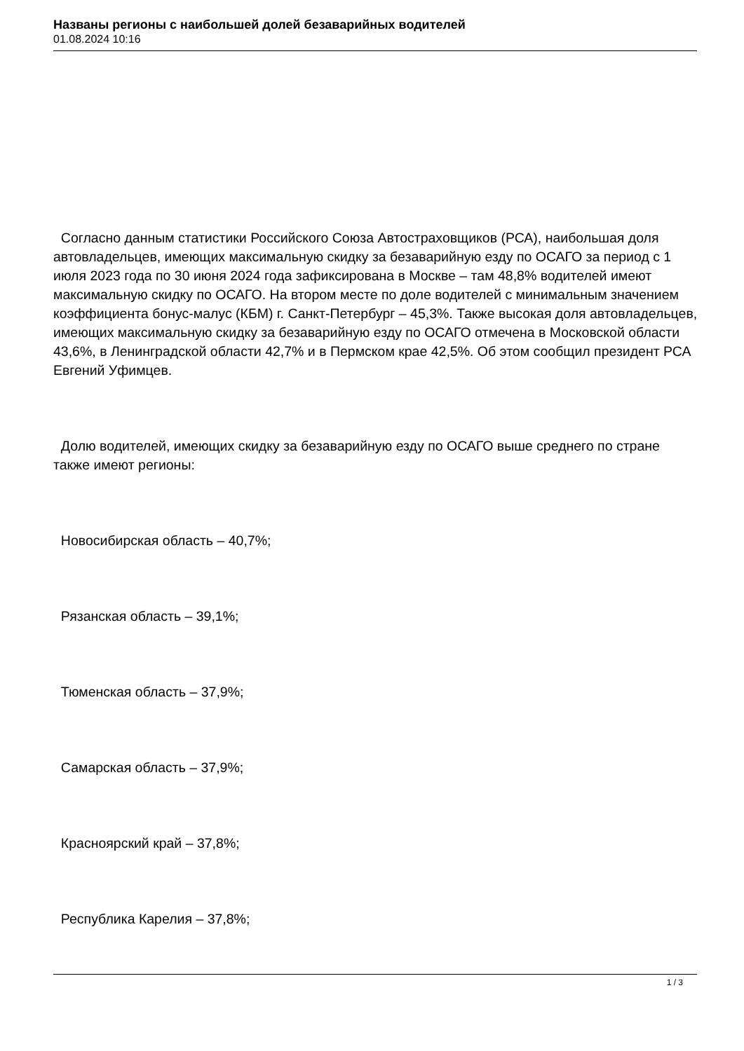Названы регионы с наибольшей долей безаварийных водителей
01.08.2024 10:16
Согласно данным статистики Российского Союза Автостраховщиков (РСА), наибольшая доля автовладельцев, имеющих максимальную скидку за безаварийную езду по ОСАГО за период с 1 июля 2023 года по 30 июня 2024 года зафиксирована в Москве – там 48,8% водителей имеют максимальную скидку по ОСАГО. На втором месте по доле водителей с минимальным значением коэффициента бонус-малус (КБМ) г. Санкт-Петербург – 45,3%. Также высокая доля автовладельцев, имеющих максимальную скидку за безаварийную езду по ОСАГО отмечена в Московской области 43,6%, в Ленинградской области 42,7% и в Пермском крае 42,5%. Об этом сообщил президент РСА Евгений Уфимцев.
Долю водителей, имеющих скидку за безаварийную езду по ОСАГО выше среднего по стране также имеют регионы:
Новосибирская область – 40,7%;
Рязанская область – 39,1%;
Тюменская область – 37,9%;
Самарская область – 37,9%;
Красноярский край – 37,8%;
Республика Карелия – 37,8%;
1 / 3